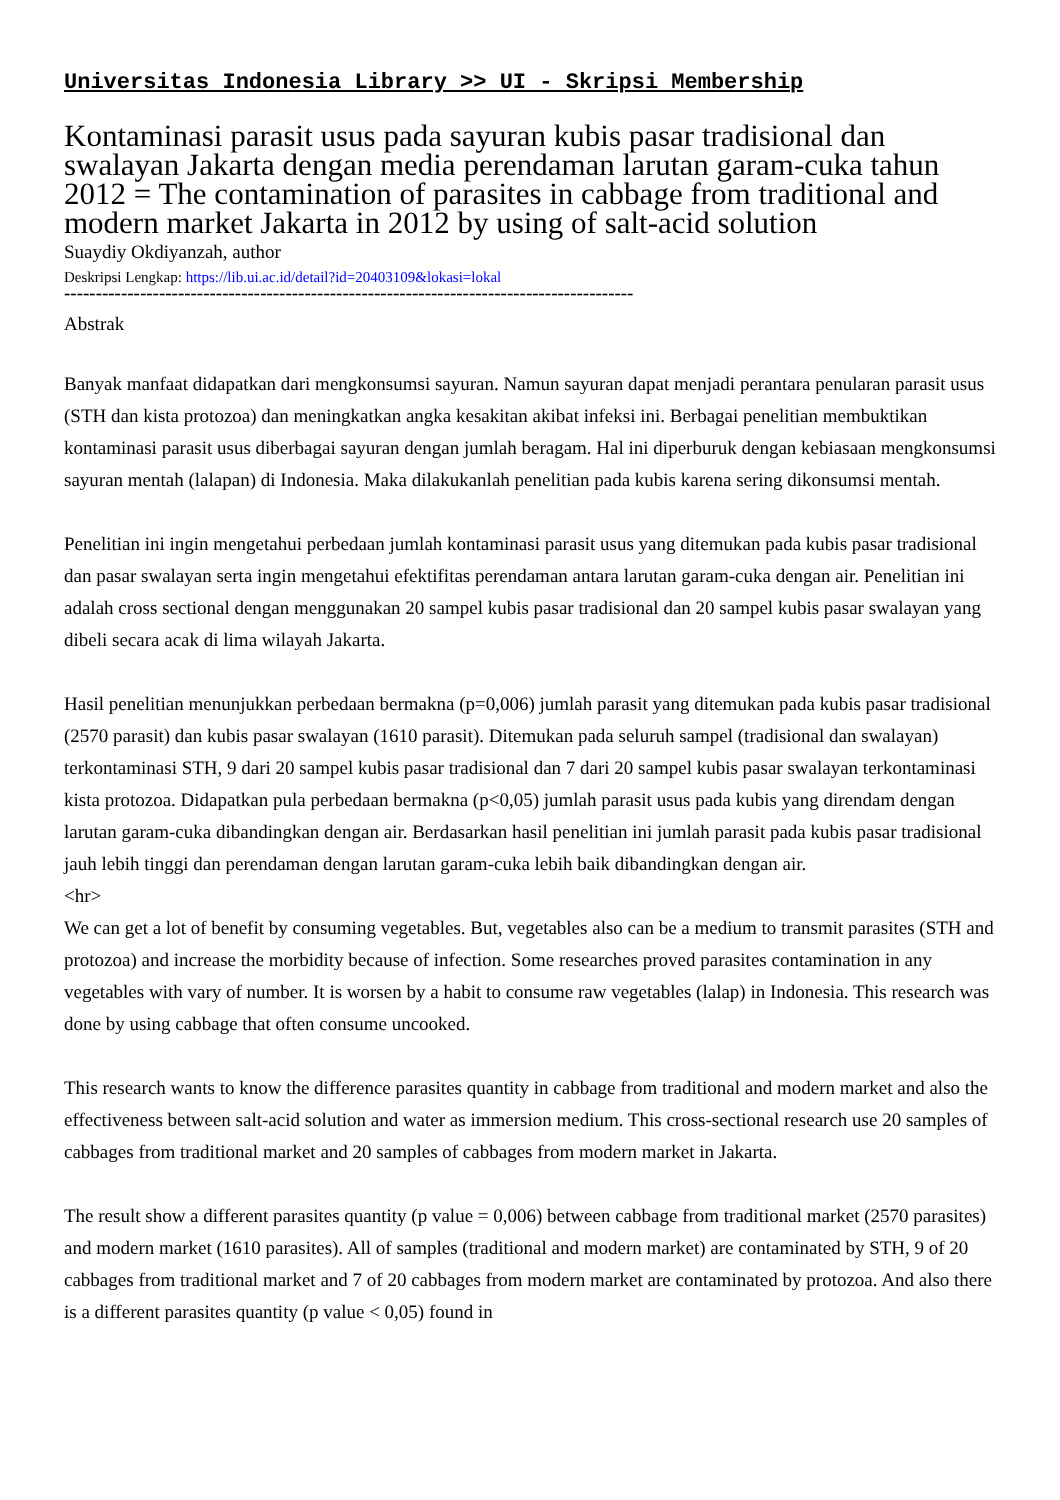Universitas Indonesia Library >> UI - Skripsi Membership
Kontaminasi parasit usus pada sayuran kubis pasar tradisional dan swalayan Jakarta dengan media perendaman larutan garam-cuka tahun 2012 = The contamination of parasites in cabbage from traditional and modern market Jakarta in 2012 by using of salt-acid solution
Suaydiy Okdiyanzah, author
Deskripsi Lengkap: https://lib.ui.ac.id/detail?id=20403109&lokasi=lokal
------------------------------------------------------------------------------------------
Abstrak
Banyak manfaat didapatkan dari mengkonsumsi sayuran. Namun sayuran dapat menjadi perantara penularan parasit usus (STH dan kista protozoa) dan meningkatkan angka kesakitan akibat infeksi ini. Berbagai penelitian membuktikan kontaminasi parasit usus diberbagai sayuran dengan jumlah beragam. Hal ini diperburuk dengan kebiasaan mengkonsumsi sayuran mentah (lalapan) di Indonesia. Maka dilakukanlah penelitian pada kubis karena sering dikonsumsi mentah.
Penelitian ini ingin mengetahui perbedaan jumlah kontaminasi parasit usus yang ditemukan pada kubis pasar tradisional dan pasar swalayan serta ingin mengetahui efektifitas perendaman antara larutan garam-cuka dengan air. Penelitian ini adalah cross sectional dengan menggunakan 20 sampel kubis pasar tradisional dan 20 sampel kubis pasar swalayan yang dibeli secara acak di lima wilayah Jakarta.
Hasil penelitian menunjukkan perbedaan bermakna (p=0,006) jumlah parasit yang ditemukan pada kubis pasar tradisional (2570 parasit) dan kubis pasar swalayan (1610 parasit). Ditemukan pada seluruh sampel (tradisional dan swalayan) terkontaminasi STH, 9 dari 20 sampel kubis pasar tradisional dan 7 dari 20 sampel kubis pasar swalayan terkontaminasi kista protozoa. Didapatkan pula perbedaan bermakna (p<0,05) jumlah parasit usus pada kubis yang direndam dengan larutan garam-cuka dibandingkan dengan air. Berdasarkan hasil penelitian ini jumlah parasit pada kubis pasar tradisional jauh lebih tinggi dan perendaman dengan larutan garam-cuka lebih baik dibandingkan dengan air.
<hr>
We can get a lot of benefit by consuming vegetables. But, vegetables also can be a medium to transmit parasites (STH and protozoa) and increase the morbidity because of infection. Some researches proved parasites contamination in any vegetables with vary of number. It is worsen by a habit to consume raw vegetables (lalap) in Indonesia. This research was done by using cabbage that often consume uncooked.
This research wants to know the difference parasites quantity in cabbage from traditional and modern market and also the effectiveness between salt-acid solution and water as immersion medium. This cross-sectional research use 20 samples of cabbages from traditional market and 20 samples of cabbages from modern market in Jakarta.
The result show a different parasites quantity (p value = 0,006) between cabbage from traditional market (2570 parasites) and modern market (1610 parasites). All of samples (traditional and modern market) are contaminated by STH, 9 of 20 cabbages from traditional market and 7 of 20 cabbages from modern market are contaminated by protozoa. And also there is a different parasites quantity (p value < 0,05) found in